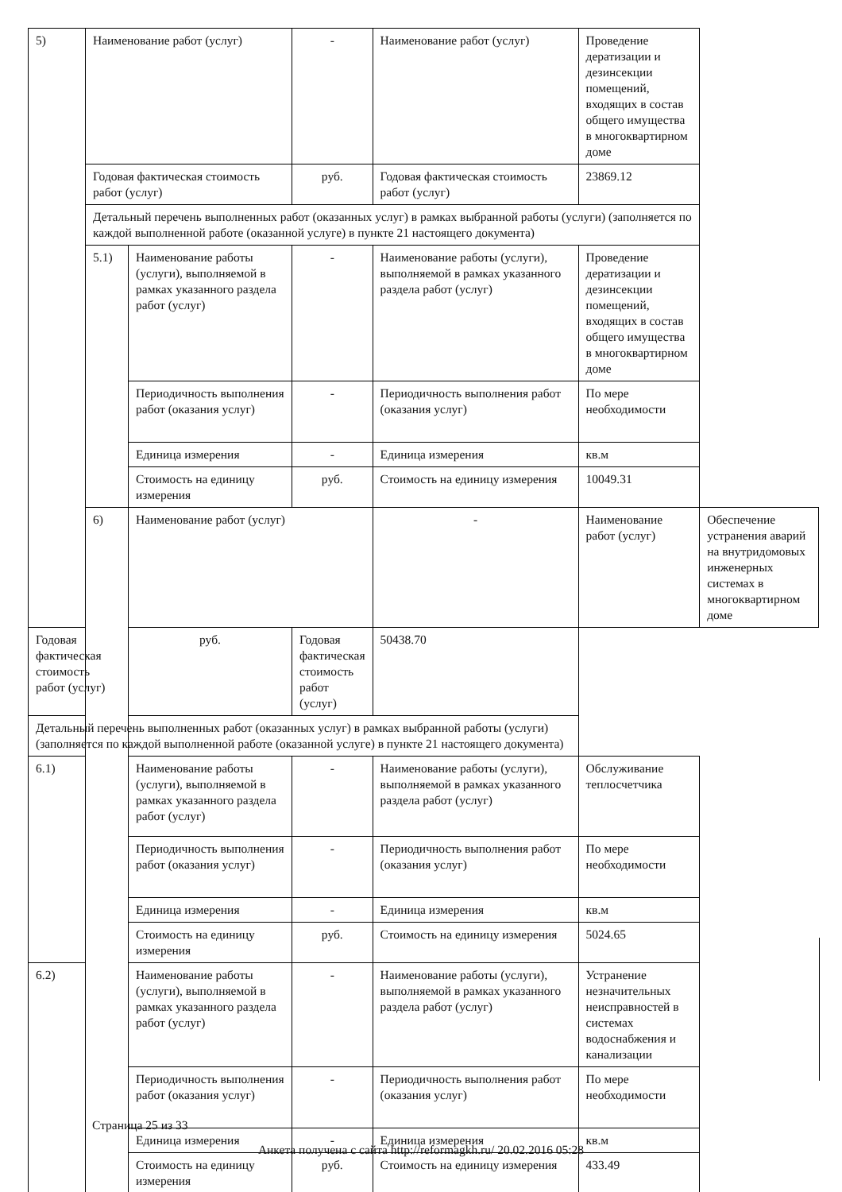| 5) | Наименование работ (услуг) | | - | Наименование работ (услуг) | Проведение дератизации и дезинсекции помещений, входящих в состав общего имущества в многоквартирном доме | |
| | Годовая фактическая стоимость работ (услуг) | | руб. | Годовая фактическая стоимость работ (услуг) | 23869.12 | |
| | Детальный перечень выполненных работ (оказанных услуг) в рамках выбранной работы (услуги) (заполняется по каждой выполненной работе (оказанной услуге) в пункте 21 настоящего документа) | | | | | |
| | 5.1) | Наименование работы (услуги), выполняемой в рамках указанного раздела работ (услуг) | - | Наименование работы (услуги), выполняемой в рамках указанного раздела работ (услуг) | Проведение дератизации и дезинсекции помещений, входящих в состав общего имущества в многоквартирном доме | |
| | | Периодичность выполнения работ (оказания услуг) | - | Периодичность выполнения работ (оказания услуг) | По мере необходимости | |
| | | Единица измерения | - | Единица измерения | кв.м | |
| | | Стоимость на единицу измерения | руб. | Стоимость на единицу измерения | 10049.31 | |
| | 6) | Наименование работ (услуг) | | - | Наименование работ (услуг) | Обеспечение устранения аварий на внутридомовых инженерных системах в многоквартирном доме |
| Годовая фактическая стоимость работ (услуг) | | руб. | Годовая фактическая стоимость работ (услуг) | 50438.70 | | |
| Детальный перечень выполненных работ (оказанных услуг) в рамках выбранной работы (услуги) (заполняется по каждой выполненной работе (оказанной услуге) в пункте 21 настоящего документа) | | | | | | |
| 6.1) | | Наименование работы (услуги), выполняемой в рамках указанного раздела работ (услуг) | - | Наименование работы (услуги), выполняемой в рамках указанного раздела работ (услуг) | Обслуживание теплосчетчика | |
| | | Периодичность выполнения работ (оказания услуг) | - | Периодичность выполнения работ (оказания услуг) | По мере необходимости | |
| | | Единица измерения | - | Единица измерения | кв.м | |
| | | Стоимость на единицу измерения | руб. | Стоимость на единицу измерения | 5024.65 | |
| 6.2) | | Наименование работы (услуги), выполняемой в рамках указанного раздела работ (услуг) | - | Наименование работы (услуги), выполняемой в рамках указанного раздела работ (услуг) | Устранение незначительных неисправностей в системах водоснабжения и канализации | |
| | | Периодичность выполнения работ (оказания услуг) | - | Периодичность выполнения работ (оказания услуг) | По мере необходимости | |
| | | Единица измерения | - | Единица измерения | кв.м | |
| | | Стоимость на единицу измерения | руб. | Стоимость на единицу измерения | 433.49 | |
Страница 25 из 33
Анкета получена с сайта http://reformagkh.ru/ 20.02.2016 05:28